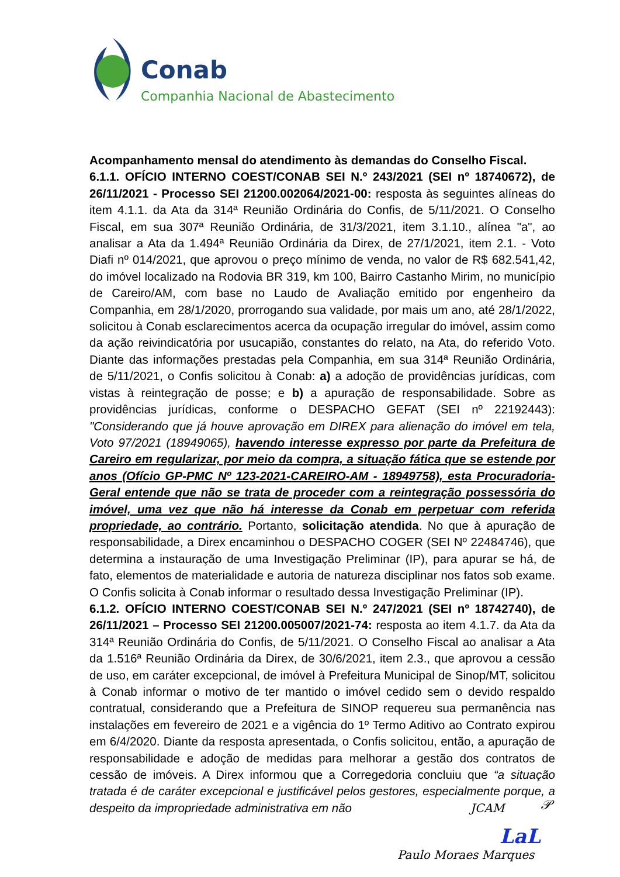Conab
Companhia Nacional de Abastecimento
Acompanhamento mensal do atendimento às demandas do Conselho Fiscal.
6.1.1. OFÍCIO INTERNO COEST/CONAB SEI N.º 243/2021 (SEI nº 18740672), de 26/11/2021 - Processo SEI 21200.002064/2021-00: resposta às seguintes alíneas do item 4.1.1. da Ata da 314ª Reunião Ordinária do Confis, de 5/11/2021. O Conselho Fiscal, em sua 307ª Reunião Ordinária, de 31/3/2021, item 3.1.10., alínea "a", ao analisar a Ata da 1.494ª Reunião Ordinária da Direx, de 27/1/2021, item 2.1. - Voto Diafi nº 014/2021, que aprovou o preço mínimo de venda, no valor de R$ 682.541,42, do imóvel localizado na Rodovia BR 319, km 100, Bairro Castanho Mirim, no município de Careiro/AM, com base no Laudo de Avaliação emitido por engenheiro da Companhia, em 28/1/2020, prorrogando sua validade, por mais um ano, até 28/1/2022, solicitou à Conab esclarecimentos acerca da ocupação irregular do imóvel, assim como da ação reivindicatória por usucapião, constantes do relato, na Ata, do referido Voto. Diante das informações prestadas pela Companhia, em sua 314ª Reunião Ordinária, de 5/11/2021, o Confis solicitou à Conab: a) a adoção de providências jurídicas, com vistas à reintegração de posse; e b) a apuração de responsabilidade. Sobre as providências jurídicas, conforme o DESPACHO GEFAT (SEI nº 22192443): "Considerando que já houve aprovação em DIREX para alienação do imóvel em tela, Voto 97/2021 (18949065), havendo interesse expresso por parte da Prefeitura de Careiro em regularizar, por meio da compra, a situação fática que se estende por anos (Ofício GP-PMC Nº 123-2021-CAREIRO-AM - 18949758), esta Procuradoria-Geral entende que não se trata de proceder com a reintegração possessória do imóvel, uma vez que não há interesse da Conab em perpetuar com referida propriedade, ao contrário. Portanto, solicitação atendida. No que à apuração de responsabilidade, a Direx encaminhou o DESPACHO COGER (SEI Nº 22484746), que determina a instauração de uma Investigação Preliminar (IP), para apurar se há, de fato, elementos de materialidade e autoria de natureza disciplinar nos fatos sob exame. O Confis solicita à Conab informar o resultado dessa Investigação Preliminar (IP).
6.1.2. OFÍCIO INTERNO COEST/CONAB SEI N.º 247/2021 (SEI nº 18742740), de 26/11/2021 – Processo SEI 21200.005007/2021-74: resposta ao item 4.1.7. da Ata da 314ª Reunião Ordinária do Confis, de 5/11/2021. O Conselho Fiscal ao analisar a Ata da 1.516ª Reunião Ordinária da Direx, de 30/6/2021, item 2.3., que aprovou a cessão de uso, em caráter excepcional, de imóvel à Prefeitura Municipal de Sinop/MT, solicitou à Conab informar o motivo de ter mantido o imóvel cedido sem o devido respaldo contratual, considerando que a Prefeitura de SINOP requereu sua permanência nas instalações em fevereiro de 2021 e a vigência do 1º Termo Aditivo ao Contrato expirou em 6/4/2020. Diante da resposta apresentada, o Confis solicitou, então, a apuração de responsabilidade e adoção de medidas para melhorar a gestão dos contratos de cessão de imóveis. A Direx informou que a Corregedoria concluiu que “a situação tratada é de caráter excepcional e justificável pelos gestores, especialmente porque, a despeito da impropriedade administrativa em não
JCAM 𝒫
LaL
Paulo Moraes Marques